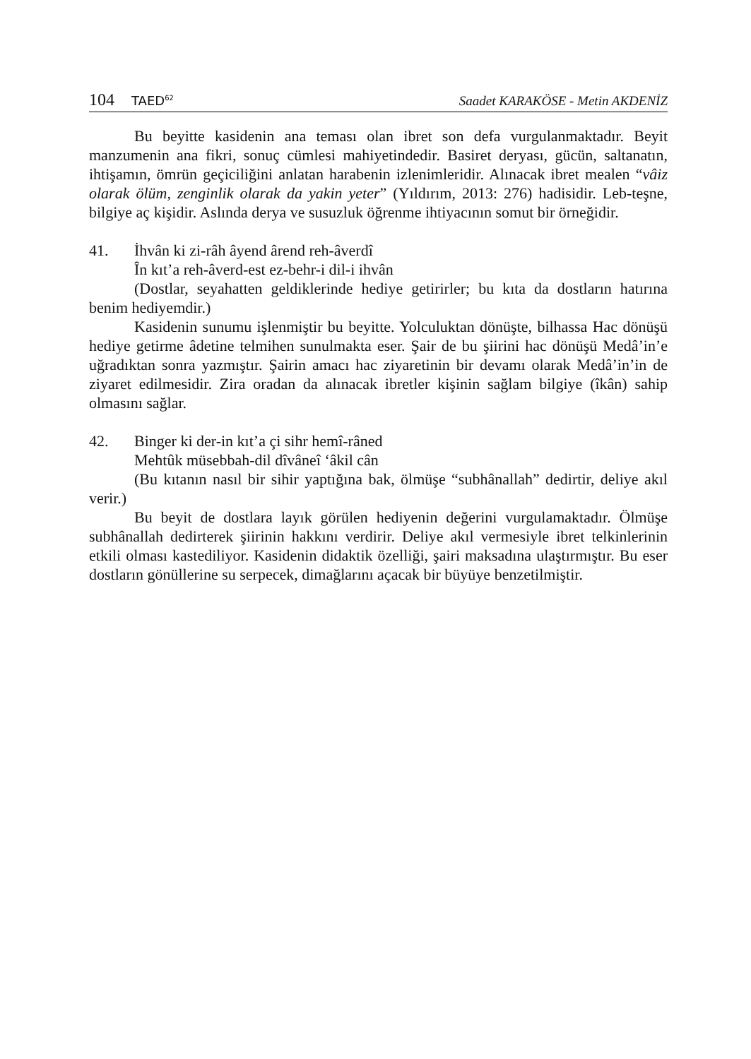104 TAED<sup>62</sup>
Saadet KARAKÖSE - Metin AKDENİZ
Bu beyitte kasidenin ana teması olan ibret son defa vurgulanmaktadır. Beyit manzumenin ana fikri, sonuç cümlesi mahiyetindedir. Basiret deryası, gücün, saltanatın, ihtişamın, ömrün geçiciliğini anlatan harabenin izlenimleridir. Alınacak ibret mealen “vâiz olarak ölüm, zenginlik olarak da yakin yeter” (Yıldırım, 2013: 276) hadisidir. Leb-teşne, bilgiye aç kişidir. Aslında derya ve susuzluk öğrenme ihtiyacının somut bir örneğidir.
41. İhvân ki zi-râh âyend ârend reh-âverdî
Ȋn kıt’a reh-âverd-est ez-behr-i dil-i ihvân
(Dostlar, seyahatten geldiklerinde hediye getirirler; bu kıta da dostların hatırına benim hediyemdir.)
Kasidenin sunumu işlenmiştir bu beyitte. Yolculuktan dönüşte, bilhassa Hac dönüşü hediye getirme âdetine telmihen sunulmakta eser. Şair de bu şiirini hac dönüşü Medâ’in’e uğradıktan sonra yazmıştır. Şairin amacı hac ziyaretinin bir devamı olarak Medâ’in’in de ziyaret edilmesidir. Zira oradan da alınacak ibretler kişinin sağlam bilgiye (îkân) sahip olmasını sağlar.
42. Binger ki der-in kıt’a çi sihr hemî-râned
Mehtûk müsebbah-dil dîvâneî ‘âkil cân
(Bu kıtanın nasıl bir sihir yaptığına bak, ölmüşe “subhânallah” dedirtir, deliye akıl verir.)
Bu beyit de dostlara layık görülen hediyenin değerini vurgulamaktadır. Ölmüşe subhânallah dedirterek şiirinin hakkını verdirir. Deliye akıl vermesiyle ibret telkinlerinin etkili olması kastediliyor. Kasidenin didaktik özelliği, şairi maksadına ulaştırmıştır. Bu eser dostların gönüllerine su serpecek, dimağlarını açacak bir büyüye benzetilmiştir.